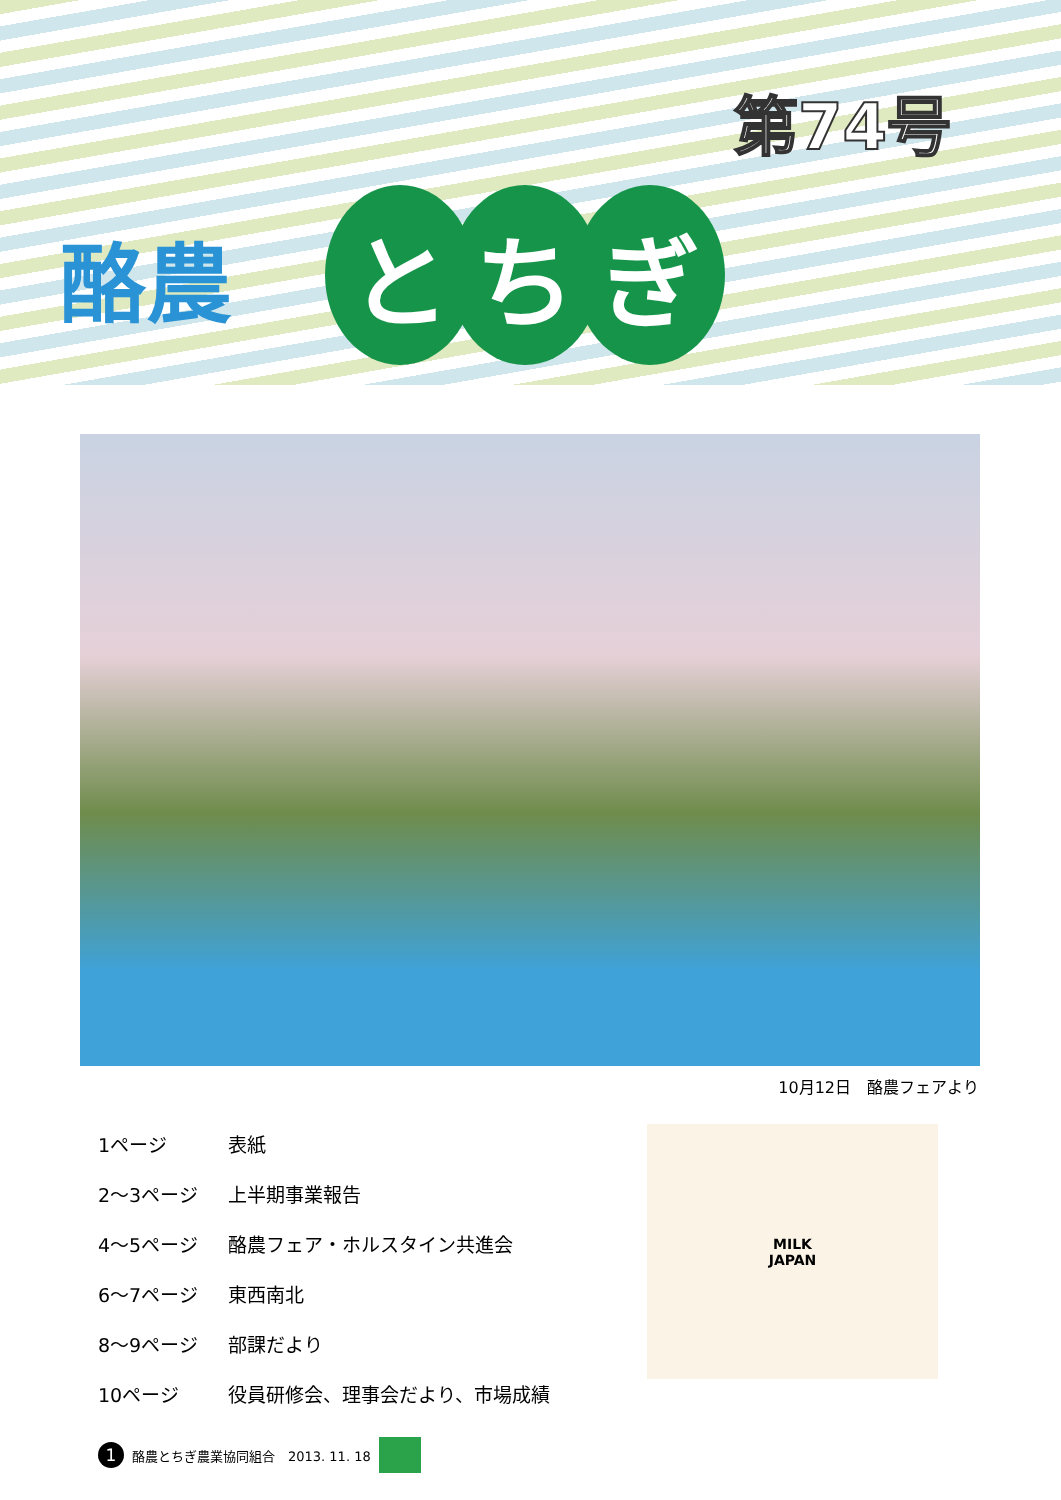第74号
酪農
とち ぎ
10月12日　酪農フェアより
| 1ページ | 表紙 |
| 2～3ページ | 上半期事業報告 |
| 4～5ページ | 酪農フェア・ホルスタイン共進会 |
| 6～7ページ | 東西南北 |
| 8～9ページ | 部課だより |
| 10ページ | 役員研修会、理事会だより、市場成績 |
MILK
JAPAN
1
酪農とちぎ農業協同組合　2013. 11. 18